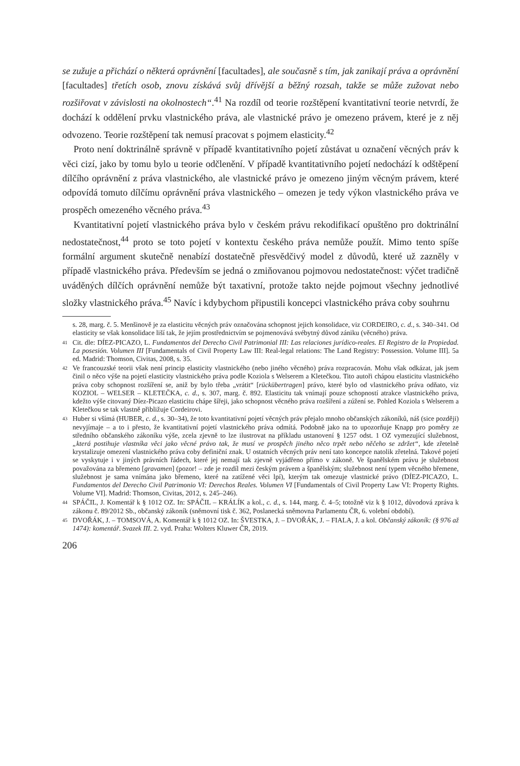se zužuje a přichází o některá oprávnění [facultades], ale současně s tím, jak zanikají práva a oprávnění [facultades] třetích osob, znovu získává svůj dřívější a běžný rozsah, takže se může zužovat nebo rozšiřovat v závislosti na okolnostech“.<sup>41</sup> Na rozdíl od teorie rozštěpení kvantitativní teorie netvrdí, že dochází k oddělení prvku vlastnického práva, ale vlastnické právo je omezeno právem, které je z něj odvozeno. Teorie rozštěpení tak nemusí pracovat s pojmem elasticity.<sup>42</sup>
Proto není doktrinálně správně v případě kvantitativního pojetí zůstávat u označení věcných práv k věci cizí, jako by tomu bylo u teorie odčlenění. V případě kvantitativního pojetí nedochází k odštěpení dílčího oprávnění z práva vlastnického, ale vlastnické právo je omezeno jiným věcným právem, které odpovídá tomuto dílčímu oprávnění práva vlastnického – omezen je tedy výkon vlastnického práva ve prospěch omezeného věcného práva.<sup>43</sup>
Kvantitativní pojetí vlastnického práva bylo v českém právu rekodifikací opuštěno pro doktrinální nedostatečnost,<sup>44</sup> proto se toto pojetí v kontextu českého práva nemůže použít. Mimo tento spíše formální argument skutečně nenabízí dostatečně přesvědčivý model z důvodů, které už zazněly v případě vlastnického práva. Především se jedná o zmiňovanou pojmovou nedostatečnost: výčet tradičně uváděných dílčích oprávnění nemůže být taxativní, protože takto nejde pojmout všechny jednotlivé složky vlastnického práva.<sup>45</sup> Navíc i kdybychom připustili koncepci vlastnického práva coby souhrnu
s. 28, marg. č. 5. Menšinově je za elasticitu věcných práv označována schopnost jejich konsolidace, viz CORDEIRO, c. d., s. 340–341. Od elasticity se však konsolidace liší tak, že jejím prostřednictvím se pojmenovává svébytný důvod zániku (věcného) práva.
41 Cit. dle: DÍEZ-PICAZO, L. Fundamentos del Derecho Civil Patrimonial III: Las relaciones jurídico-reales. El Registro de la Propiedad. La posesión. Volumen III [Fundamentals of Civil Property Law III: Real-legal relations: The Land Registry: Possession. Volume III]. 5a ed. Madrid: Thomson, Civitas, 2008, s. 35.
42 Ve francouzské teorii však není princip elasticity vlastnického (nebo jiného věcného) práva rozpracován. Mohu však odkázat, jak jsem činil o něco výše na pojetí elasticity vlastnického práva podle Koziola s Welserem a Kletečkou. Tito autoři chápou elasticitu vlastnického práva coby schopnost rozšíření se, aniž by bylo třeba „vrátit“ [rückübertragen] právo, které bylo od vlastnického práva odňato, viz KOZIOL – WELSER – KLETEČKA, c. d., s. 307, marg. č. 892. Elasticitu tak vnímají pouze schopností atrakce vlastnického práva, kdežto výše citovaný Díez-Picazo elasticitu chápe šířeji, jako schopnost věcného práva rozšíření a zúžení se. Pohled Koziola s Welserem a Kletečkou se tak vlastně přibližuje Cordeirovi.
43 Huber si všímá (HUBER, c. d., s. 30–34), že toto kvantitativní pojetí věcných práv přejalo mnoho občanských zákoníků, náš (sice později) nevyjímaje – a to i přesto, že kvantitativní pojetí vlastnického práva odmítá. Podobně jako na to upozorňuje Knapp pro poměry ze středního občanského zákoníku výše, zcela zjevně to lze ilustrovat na příkladu ustanovení § 1257 odst. 1 OZ vymezující služebnost, „která postihuje vlastníka věci jako věcné právo tak, že musí ve prospěch jiného něco trpět nebo něčeho se zdržet“, kde zřetelně krystalizuje omezení vlastnického práva coby definiční znak. U ostatních věcných práv není tato koncepce natolik zřetelná. Takové pojetí se vyskytuje i v jiných právních řádech, které jej nemají tak zjevně vyjádřeno přímo v zákoně. Ve španělském právu je služebnost považována za břemeno [gravamen] (pozor! – zde je rozdíl mezi českým právem a španělským; služebnost není typem věcného břemene, služebnost je sama vnímána jako břemeno, které na zatížené věci lpí), kterým tak omezuje vlastnické právo (DÍEZ-PICAZO, L. Fundamentos del Derecho Civil Patrimonio VI: Derechos Reales. Volumen VI [Fundamentals of Civil Property Law VI: Property Rights. Volume VI]. Madrid: Thomson, Civitas, 2012, s. 245–246).
44 SPÁČIL, J. Komentář k § 1012 OZ. In: SPÁČIL – KRÁLÍK a kol., c. d., s. 144, marg. č. 4–5; totožně viz k § 1012, důvodová zpráva k zákonu č. 89/2012 Sb., občanský zákoník (sněmovní tisk č. 362, Poslanecká sněmovna Parlamentu ČR, 6. volební období).
45 DVOŘÁK, J. – TOMSOVÁ, A. Komentář k § 1012 OZ. In: ŠVESTKA, J. – DVOŘÁK, J. – FIALA, J. a kol. Občanský zákoník: (§ 976 až 1474): komentář. Svazek III. 2. vyd. Praha: Wolters Kluwer ČR, 2019.
206